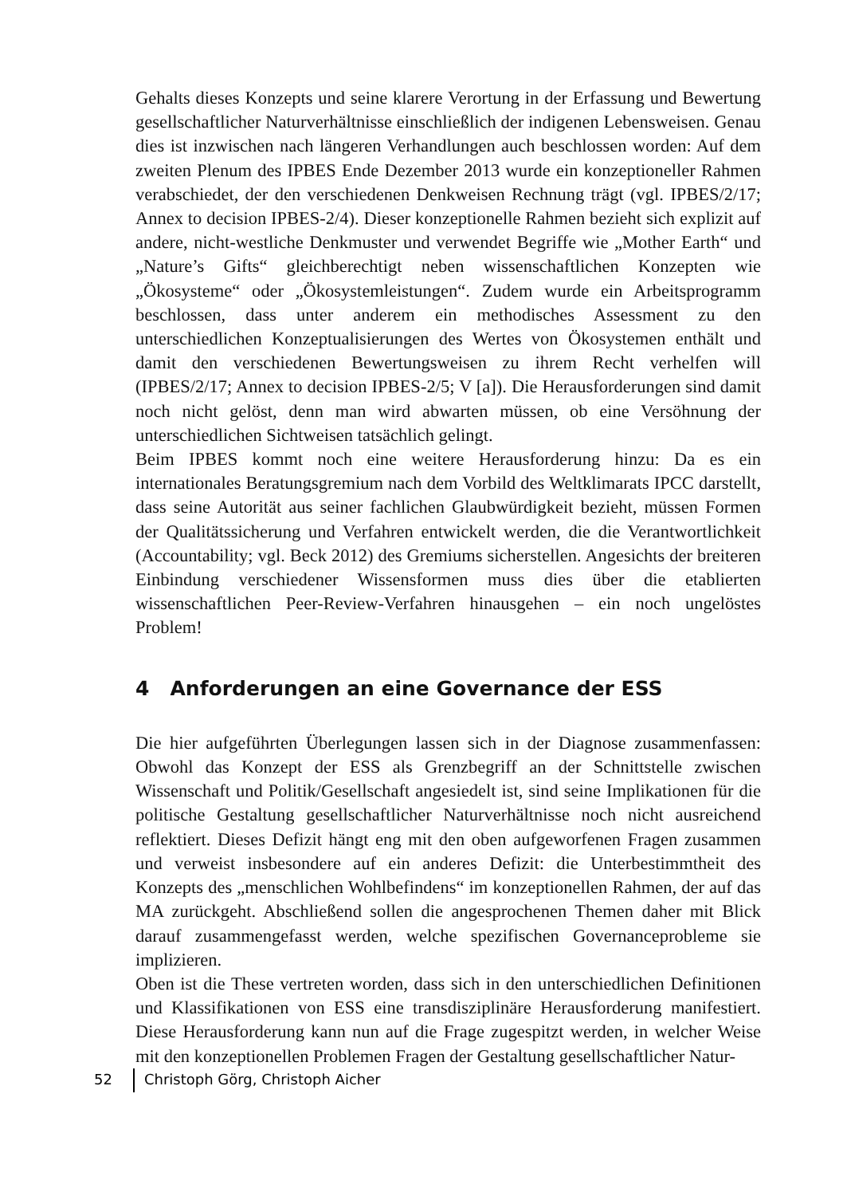Gehalts dieses Konzepts und seine klarere Verortung in der Erfassung und Bewertung gesellschaftlicher Naturverhältnisse einschließlich der indigenen Lebensweisen. Genau dies ist inzwischen nach längeren Verhandlungen auch beschlossen worden: Auf dem zweiten Plenum des IPBES Ende Dezember 2013 wurde ein konzeptioneller Rahmen verabschiedet, der den verschiedenen Denkweisen Rechnung trägt (vgl. IPBES/2/17; Annex to decision IPBES-2/4). Dieser konzeptionelle Rahmen bezieht sich explizit auf andere, nicht-westliche Denkmuster und verwendet Begriffe wie „Mother Earth“ und „Nature’s Gifts“ gleichberechtigt neben wissenschaftlichen Konzepten wie „Ökosysteme“ oder „Ökosystemleistungen“. Zudem wurde ein Arbeitsprogramm beschlossen, dass unter anderem ein methodisches Assessment zu den unterschiedlichen Konzeptualisierungen des Wertes von Ökosystemen enthält und damit den verschiedenen Bewertungsweisen zu ihrem Recht verhelfen will (IPBES/2/17; Annex to decision IPBES-2/5; V [a]). Die Herausforderungen sind damit noch nicht gelöst, denn man wird abwarten müssen, ob eine Versöhnung der unterschiedlichen Sichtweisen tatsächlich gelingt.
Beim IPBES kommt noch eine weitere Herausforderung hinzu: Da es ein internationales Beratungsgremium nach dem Vorbild des Weltklimarats IPCC darstellt, dass seine Autorität aus seiner fachlichen Glaubwürdigkeit bezieht, müssen Formen der Qualitätssicherung und Verfahren entwickelt werden, die die Verantwortlichkeit (Accountability; vgl. Beck 2012) des Gremiums sicherstellen. Angesichts der breiteren Einbindung verschiedener Wissensformen muss dies über die etablierten wissenschaftlichen Peer-Review-Verfahren hinausgehen – ein noch ungelöstes Problem!
4 Anforderungen an eine Governance der ESS
Die hier aufgeführten Überlegungen lassen sich in der Diagnose zusammenfassen: Obwohl das Konzept der ESS als Grenzbegriff an der Schnittstelle zwischen Wissenschaft und Politik/Gesellschaft angesiedelt ist, sind seine Implikationen für die politische Gestaltung gesellschaftlicher Naturverhältnisse noch nicht ausreichend reflektiert. Dieses Defizit hängt eng mit den oben aufgeworfenen Fragen zusammen und verweist insbesondere auf ein anderes Defizit: die Unterbestimmtheit des Konzepts des „menschlichen Wohlbefindens“ im konzeptionellen Rahmen, der auf das MA zurückgeht. Abschließend sollen die angesprochenen Themen daher mit Blick darauf zusammengefasst werden, welche spezifischen Governanceprobleme sie implizieren.
Oben ist die These vertreten worden, dass sich in den unterschiedlichen Definitionen und Klassifikationen von ESS eine transdisziplinäre Herausforderung manifestiert. Diese Herausforderung kann nun auf die Frage zugespitzt werden, in welcher Weise mit den konzeptionellen Problemen Fragen der Gestaltung gesellschaftlicher Natur-
52 Christoph Görg, Christoph Aicher